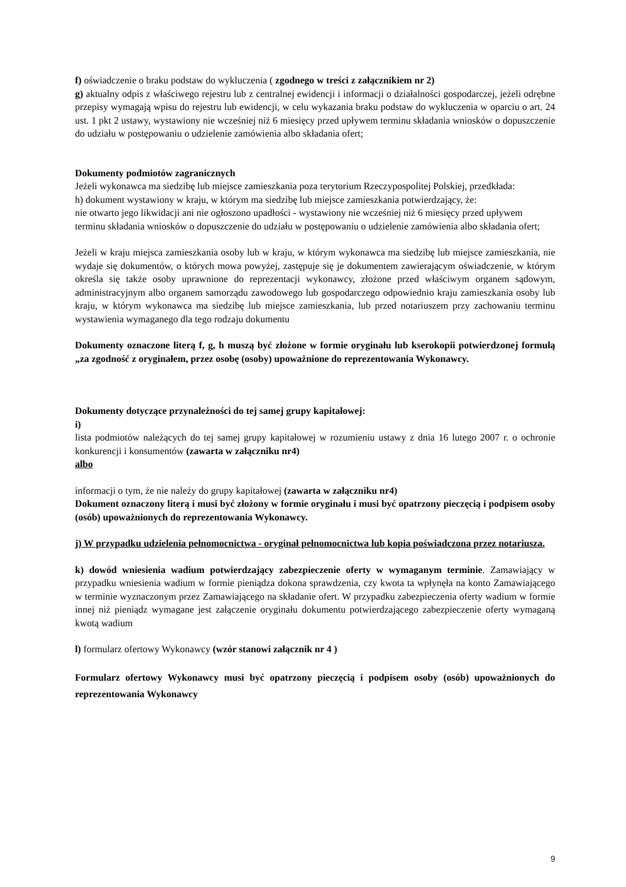f) oświadczenie o braku podstaw do wykluczenia ( zgodnego w treści z załącznikiem nr 2)
g) aktualny odpis z właściwego rejestru lub z centralnej ewidencji i informacji o działalności gospodarczej, jeżeli odrębne przepisy wymagają wpisu do rejestru lub ewidencji, w celu wykazania braku podstaw do wykluczenia w oparciu o art. 24 ust. 1 pkt 2 ustawy, wystawiony nie wcześniej niż 6 miesięcy przed upływem terminu składania wniosków o dopuszczenie do udziału w postępowaniu o udzielenie zamówienia albo składania ofert;
Dokumenty podmiotów zagranicznych
Jeżeli wykonawca ma siedzibę lub miejsce zamieszkania poza terytorium Rzeczypospolitej Polskiej, przedkłada:
h) dokument wystawiony w kraju, w którym ma siedzibę lub miejsce zamieszkania potwierdzający, że:
nie otwarto jego likwidacji ani nie ogłoszono upadłości - wystawiony nie wcześniej niż 6 miesięcy przed upływem terminu składania wniosków o dopuszczenie do udziału w postępowaniu o udzielenie zamówienia albo składania ofert;
Jeżeli w kraju miejsca zamieszkania osoby lub w kraju, w którym wykonawca ma siedzibę lub miejsce zamieszkania, nie wydaje się dokumentów, o których mowa powyżej, zastępuje się je dokumentem zawierającym oświadczenie, w którym określa się także osoby uprawnione do reprezentacji wykonawcy, złożone przed właściwym organem sądowym, administracyjnym albo organem samorządu zawodowego lub gospodarczego odpowiednio kraju zamieszkania osoby lub kraju, w którym wykonawca ma siedzibę lub miejsce zamieszkania, lub przed notariuszem przy zachowaniu terminu wystawienia wymaganego dla tego rodzaju dokumentu
Dokumenty oznaczone literą f, g, h muszą być złożone w formie oryginału lub kserokopii potwierdzonej formułą „za zgodność z oryginałem, przez osobę (osoby) upoważnione do reprezentowania Wykonawcy.
Dokumenty dotyczące przynależności do tej samej grupy kapitałowej:
i)
lista podmiotów należących do tej samej grupy kapitałowej w rozumieniu ustawy z dnia 16 lutego 2007 r. o ochronie konkurencji i konsumentów (zawarta w załączniku nr4)
albo
informacji o tym, że nie należy do grupy kapitałowej (zawarta w załączniku nr4)
Dokument oznaczony literą i musi być złożony w formie oryginału i musi być opatrzony pieczęcią i podpisem osoby (osób) upoważnionych do reprezentowania Wykonawcy.
j) W przypadku udzielenia pełnomocnictwa - oryginał pełnomocnictwa lub kopia poświadczona przez notariusza.
k) dowód wniesienia wadium potwierdzający zabezpieczenie oferty w wymaganym terminie. Zamawiający w przypadku wniesienia wadium w formie pieniądza dokona sprawdzenia, czy kwota ta wpłynęła na konto Zamawiającego w terminie wyznaczonym przez Zamawiającego na składanie ofert. W przypadku zabezpieczenia oferty wadium w formie innej niż pieniądz wymagane jest załączenie oryginału dokumentu potwierdzającego zabezpieczenie oferty wymaganą kwotą wadium
l) formularz ofertowy Wykonawcy (wzór stanowi załącznik nr 4 )
Formularz ofertowy Wykonawcy musi być opatrzony pieczęcią i podpisem osoby (osób) upoważnionych do reprezentowania Wykonawcy
9